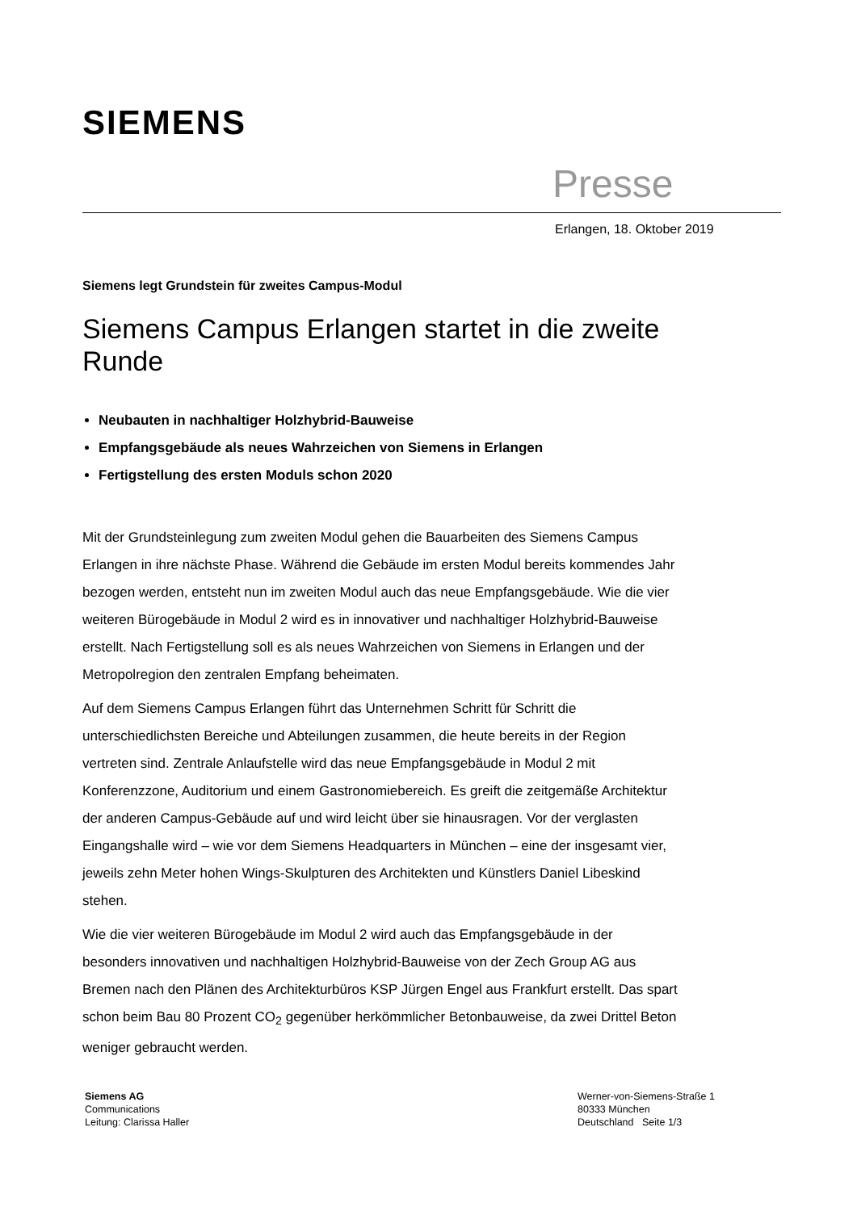SIEMENS
Presse
Erlangen, 18. Oktober 2019
Siemens legt Grundstein für zweites Campus-Modul
Siemens Campus Erlangen startet in die zweite Runde
Neubauten in nachhaltiger Holzhybrid-Bauweise
Empfangsgebäude als neues Wahrzeichen von Siemens in Erlangen
Fertigstellung des ersten Moduls schon 2020
Mit der Grundsteinlegung zum zweiten Modul gehen die Bauarbeiten des Siemens Campus Erlangen in ihre nächste Phase. Während die Gebäude im ersten Modul bereits kommendes Jahr bezogen werden, entsteht nun im zweiten Modul auch das neue Empfangsgebäude. Wie die vier weiteren Bürogebäude in Modul 2 wird es in innovativer und nachhaltiger Holzhybrid-Bauweise erstellt. Nach Fertigstellung soll es als neues Wahrzeichen von Siemens in Erlangen und der Metropolregion den zentralen Empfang beheimaten.
Auf dem Siemens Campus Erlangen führt das Unternehmen Schritt für Schritt die unterschiedlichsten Bereiche und Abteilungen zusammen, die heute bereits in der Region vertreten sind. Zentrale Anlaufstelle wird das neue Empfangsgebäude in Modul 2 mit Konferenzzone, Auditorium und einem Gastronomiebereich. Es greift die zeitgemäße Architektur der anderen Campus-Gebäude auf und wird leicht über sie hinausragen. Vor der verglasten Eingangshalle wird – wie vor dem Siemens Headquarters in München – eine der insgesamt vier, jeweils zehn Meter hohen Wings-Skulpturen des Architekten und Künstlers Daniel Libeskind stehen.
Wie die vier weiteren Bürogebäude im Modul 2 wird auch das Empfangsgebäude in der besonders innovativen und nachhaltigen Holzhybrid-Bauweise von der Zech Group AG aus Bremen nach den Plänen des Architekturbüros KSP Jürgen Engel aus Frankfurt erstellt. Das spart schon beim Bau 80 Prozent CO<sub>2</sub> gegenüber herkömmlicher Betonbauweise, da zwei Drittel Beton weniger gebraucht werden.
Siemens AG
Communications
Leitung: Clarissa Haller
Werner-von-Siemens-Straße 1
80333 München
Deutschland Seite 1/3